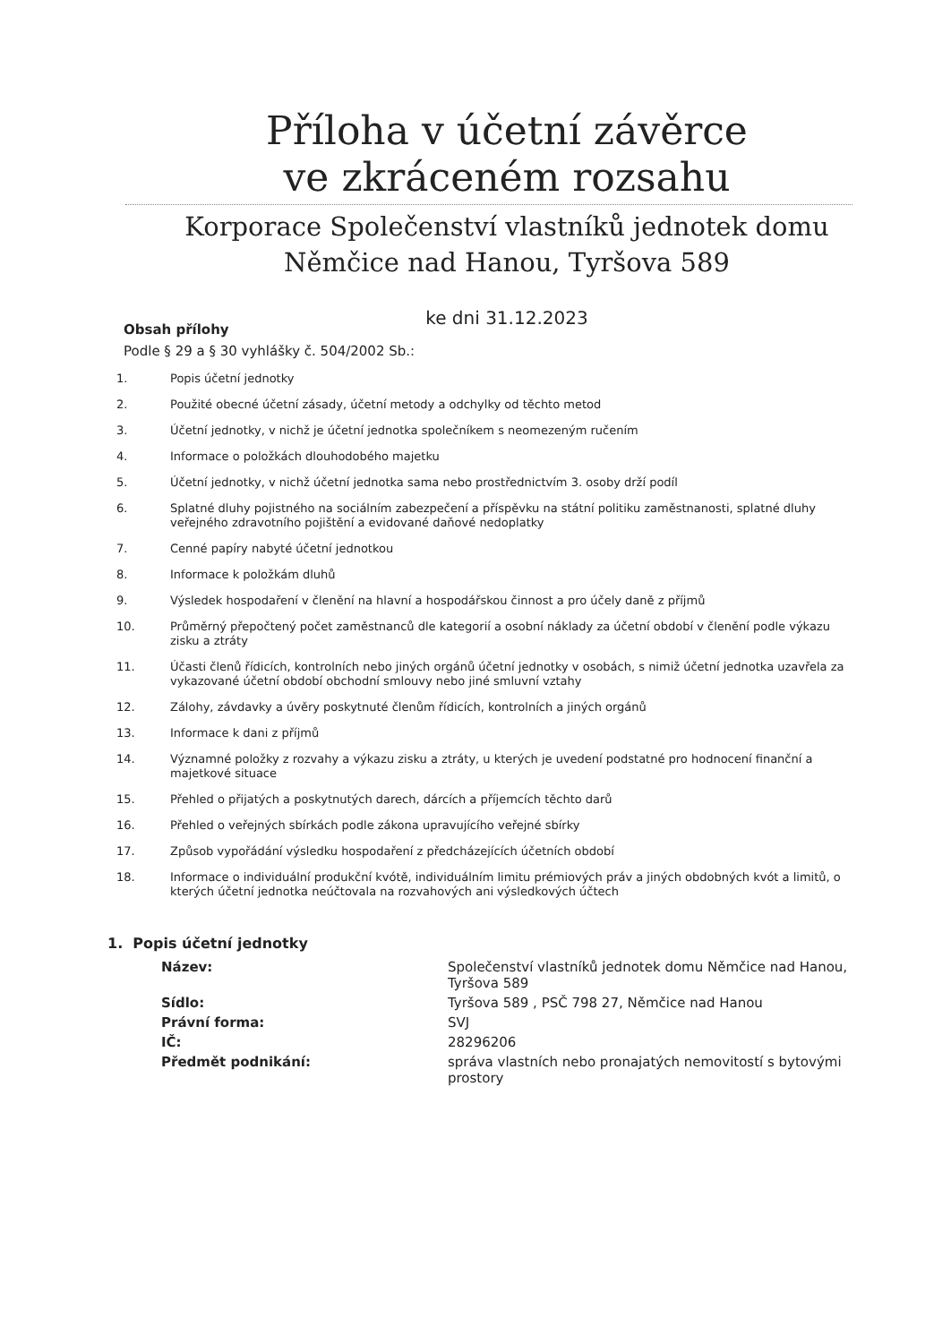Příloha v účetní závěrce
ve zkráceném rozsahu
Korporace Společenství vlastníků jednotek domu
Němčice nad Hanou, Tyršova 589
ke dni 31.12.2023
Obsah přílohy
Podle § 29 a § 30 vyhlášky č. 504/2002 Sb.:
1. Popis účetní jednotky
2. Použité obecné účetní zásady, účetní metody a odchylky od těchto metod
3. Účetní jednotky, v nichž je účetní jednotka společníkem s neomezeným ručením
4. Informace o položkách dlouhodobého majetku
5. Účetní jednotky, v nichž účetní jednotka sama nebo prostřednictvím 3. osoby drží podíl
6. Splatné dluhy pojistného na sociálním zabezpečení a příspěvku na státní politiku zaměstnanosti, splatné dluhy veřejného zdravotního pojištění a evidované daňové nedoplatky
7. Cenné papíry nabyté účetní jednotkou
8. Informace k položkám dluhů
9. Výsledek hospodaření v členění na hlavní a hospodářskou činnost a pro účely daně z příjmů
10. Průměrný přepočtený počet zaměstnanců dle kategorií a osobní náklady za účetní období v členění podle výkazu zisku a ztráty
11. Účasti členů řídicích, kontrolních nebo jiných orgánů účetní jednotky v osobách, s nimiž účetní jednotka uzavřela za vykazované účetní období obchodní smlouvy nebo jiné smluvní vztahy
12. Zálohy, závdavky a úvěry poskytnuté členům řídicích, kontrolních a jiných orgánů
13. Informace k dani z příjmů
14. Významné položky z rozvahy a výkazu zisku a ztráty, u kterých je uvedení podstatné pro hodnocení finanční a majetkové situace
15. Přehled o přijatých a poskytnutých darech, dárcích a příjemcích těchto darů
16. Přehled o veřejných sbírkách podle zákona upravujícího veřejné sbírky
17. Způsob vypořádání výsledku hospodaření z předcházejících účetních období
18. Informace o individuální produkční kvótě, individuálním limitu prémiových práv a jiných obdobných kvót a limitů, o kterých účetní jednotka neúčtovala na rozvahových ani výsledkových účtech
1. Popis účetní jednotky
| Název: | Společenství vlastníků jednotek domu Němčice nad Hanou, Tyršova 589 |
| Sídlo: | Tyršova 589 , PSČ 798 27, Němčice nad Hanou |
| Právní forma: | SVJ |
| IČ: | 28296206 |
| Předmět podnikání: | správa vlastních nebo pronajatých nemovitostí s bytovými prostory |